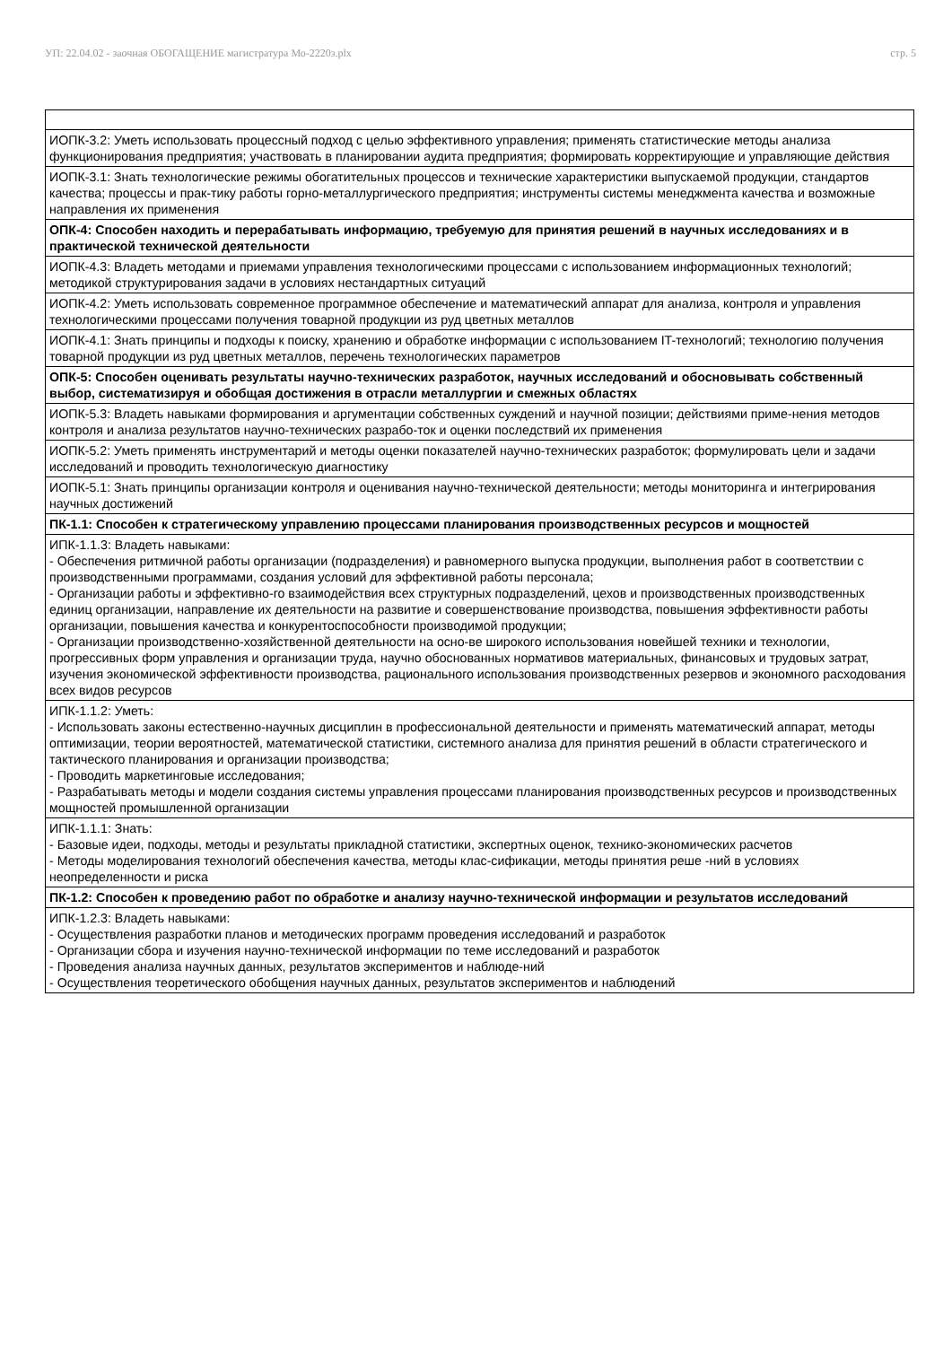УП: 22.04.02 - заочная ОБОГАЩЕНИЕ магистратура Мо-2220з.plx
стр. 5
| ИОПК-3.2: Уметь использовать процессный подход с целью эффективного управления; применять статистические методы анализа функционирования предприятия; участвовать в планировании аудита предприятия; формировать корректирующие и управляющие действия |
| ИОПК-3.1: Знать технологические режимы обогатительных процессов и технические характеристики выпускаемой продукции, стандартов качества; процессы и прак-тику работы горно-металлургического предприятия; инструменты системы менеджмента качества и возможные направления их применения |
| ОПК-4: Способен находить и перерабатывать информацию, требуемую для принятия решений в научных исследованиях и в практической технической деятельности |
| ИОПК-4.3: Владеть методами и приемами управления технологическими процессами с использованием информационных технологий; методикой структурирования задачи в условиях нестандартных ситуаций |
| ИОПК-4.2: Уметь использовать современное программное обеспечение и математический аппарат для анализа, контроля и управления технологическими процессами получения товарной продукции из руд цветных металлов |
| ИОПК-4.1: Знать принципы и подходы к поиску, хранению и обработке информации с использованием IT-технологий; технологию получения товарной продукции из руд цветных металлов, перечень технологических параметров |
| ОПК-5: Способен оценивать результаты научно-технических разработок, научных исследований и обосновывать собственный выбор, систематизируя и обобщая достижения в отрасли металлургии и смежных областях |
| ИОПК-5.3: Владеть навыками формирования и аргументации собственных суждений и научной позиции; действиями приме-нения методов контроля и анализа результатов научно-технических разрабо-ток и оценки последствий их применения |
| ИОПК-5.2: Уметь применять инструментарий и методы оценки показателей научно-технических разработок; формулировать цели и задачи исследований и проводить технологическую диагностику |
| ИОПК-5.1: Знать принципы организации контроля и оценивания научно-технической деятельности; методы мониторинга и интегрирования научных достижений |
| ПК-1.1: Способен к стратегическому управлению процессами планирования производственных ресурсов и мощностей |
| ИПК-1.1.3: Владеть навыками: - Обеспечения ритмичной работы организации (подразделения) и равномерного выпуска продукции, выполнения работ в соответствии с производственными программами, создания условий для эффективной работы персонала; - Организации работы и эффективно-го взаимодействия всех структурных подразделений, цехов и производственных производственных единиц организации, направление их деятельности на развитие и совершенствование производства, повышения эффективности работы организации, повышения качества и конкурентоспособности производимой продукции; - Организации производственно-хозяйственной деятельности на осно-ве широкого использования новейшей техники и технологии, прогрессивных форм управления и организации труда, научно обоснованных нормативов материальных, финансовых и трудовых затрат, изучения экономической эффективности производства, рационального использования производственных резервов и экономного расходования всех видов ресурсов |
| ИПК-1.1.2: Уметь: - Использовать законы естественно-научных дисциплин в профессиональной деятельности и применять математический аппарат, методы оптимизации, теории вероятностей, математической статистики, системного анализа для принятия решений в области стратегического и тактического планирования и организации производства; - Проводить маркетинговые исследования; - Разрабатывать методы и модели создания системы управления процессами планирования производственных ресурсов и производственных мощностей промышленной организации |
| ИПК-1.1.1: Знать: - Базовые идеи, подходы, методы и результаты прикладной статистики, экспертных оценок, технико-экономических расчетов - Методы моделирования технологий обеспечения качества, методы клас-сификации, методы принятия реше -ний в условиях неопределенности и риска |
| ПК-1.2: Способен к проведению работ по обработке и анализу научно-технической информации и результатов исследований |
| ИПК-1.2.3: Владеть навыками: - Осуществления разработки планов и методических программ проведения исследований и разработок - Организации сбора и изучения научно-технической информации по теме исследований и разработок - Проведения анализа научных данных, результатов экспериментов и наблюде-ний - Осуществления теоретического обобщения научных данных, результатов экспериментов и наблюдений |